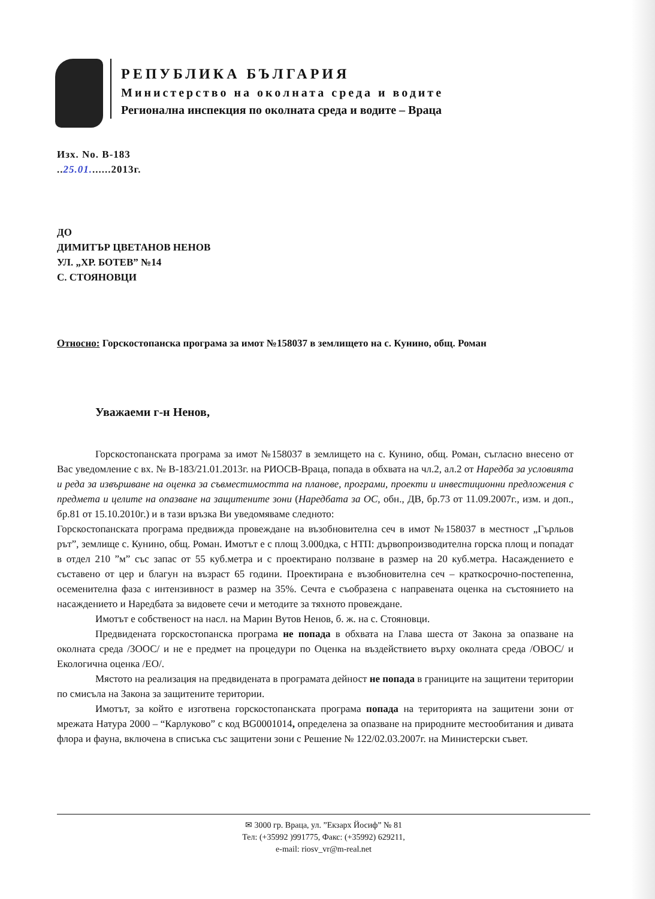РЕПУБЛИКА БЪЛГАРИЯ
Министерство на околната среда и водите
Регионална инспекция по околната среда и водите – Враца
Изх. No. В-183
..25.01.......2013г.
ДО
ДИМИТЪР ЦВЕТАНОВ НЕНОВ
УЛ. „ХР. БОТЕВ” №14
С. СТОЯНОВЦИ
Относно: Горскостопанска програма за имот №158037 в землището на с. Кунино, общ. Роман
Уважаеми г-н Ненов,
Горскостопанската програма за имот №158037 в землището на с. Кунино, общ. Роман, съгласно внесено от Вас уведомление с вх. № В-183/21.01.2013г. на РИОСВ-Враца, попада в обхвата на чл.2, ал.2 от Наредба за условията и реда за извършване на оценка за съвместимостта на планове, програми, проекти и инвестиционни предложения с предмета и целите на опазване на защитените зони (Наредбата за ОС, обн., ДВ, бр.73 от 11.09.2007г., изм. и доп., бр.81 от 15.10.2010г.) и в тази връзка Ви уведомяваме следното:
Горскостопанската програма предвижда провеждане на възобновителна сеч в имот №158037 в местност „Гърльов рът”, землище с. Кунино, общ. Роман. Имотът е с площ 3.000дка, с НТП: дървопроизводителна горска площ и попадат в отдел 210 ”м” със запас от 55 куб.метра и с проектирано ползване в размер на 20 куб.метра. Насаждението е съставено от цер и благун на възраст 65 години. Проектирана е възобновителна сеч – краткосрочно-постепенна, осеменителна фаза с интензивност в размер на 35%. Сечта е съобразена с направената оценка на състоянието на насаждението и Наредбата за видовете сечи и методите за тяхното провеждане.
Имотът е собственост на насл. на Марин Вутов Ненов, б. ж. на с. Стояновци.
Предвидената горскостопанска програма не попада в обхвата на Глава шеста от Закона за опазване на околната среда /ЗООС/ и не е предмет на процедури по Оценка на въздействието върху околната среда /ОВОС/ и Екологична оценка /ЕО/.
Мястото на реализация на предвидената в програмата дейност не попада в границите на защитени територии по смисъла на Закона за защитените територии.
Имотът, за който е изготвена горскостопанската програма попада на територията на защитени зони от мрежата Натура 2000 – “Карлуково” с код BG0001014, определена за опазване на природните местообитания и дивата флора и фауна, включена в списъка със защитени зони с Решение № 122/02.03.2007г. на Министерски съвет.
✉ 3000 гр. Враца, ул. ”Екзарх Йосиф” № 81
Тел: (+35992 )991775, Факс: (+35992) 629211,
e-mail: riosv_vr@m-real.net